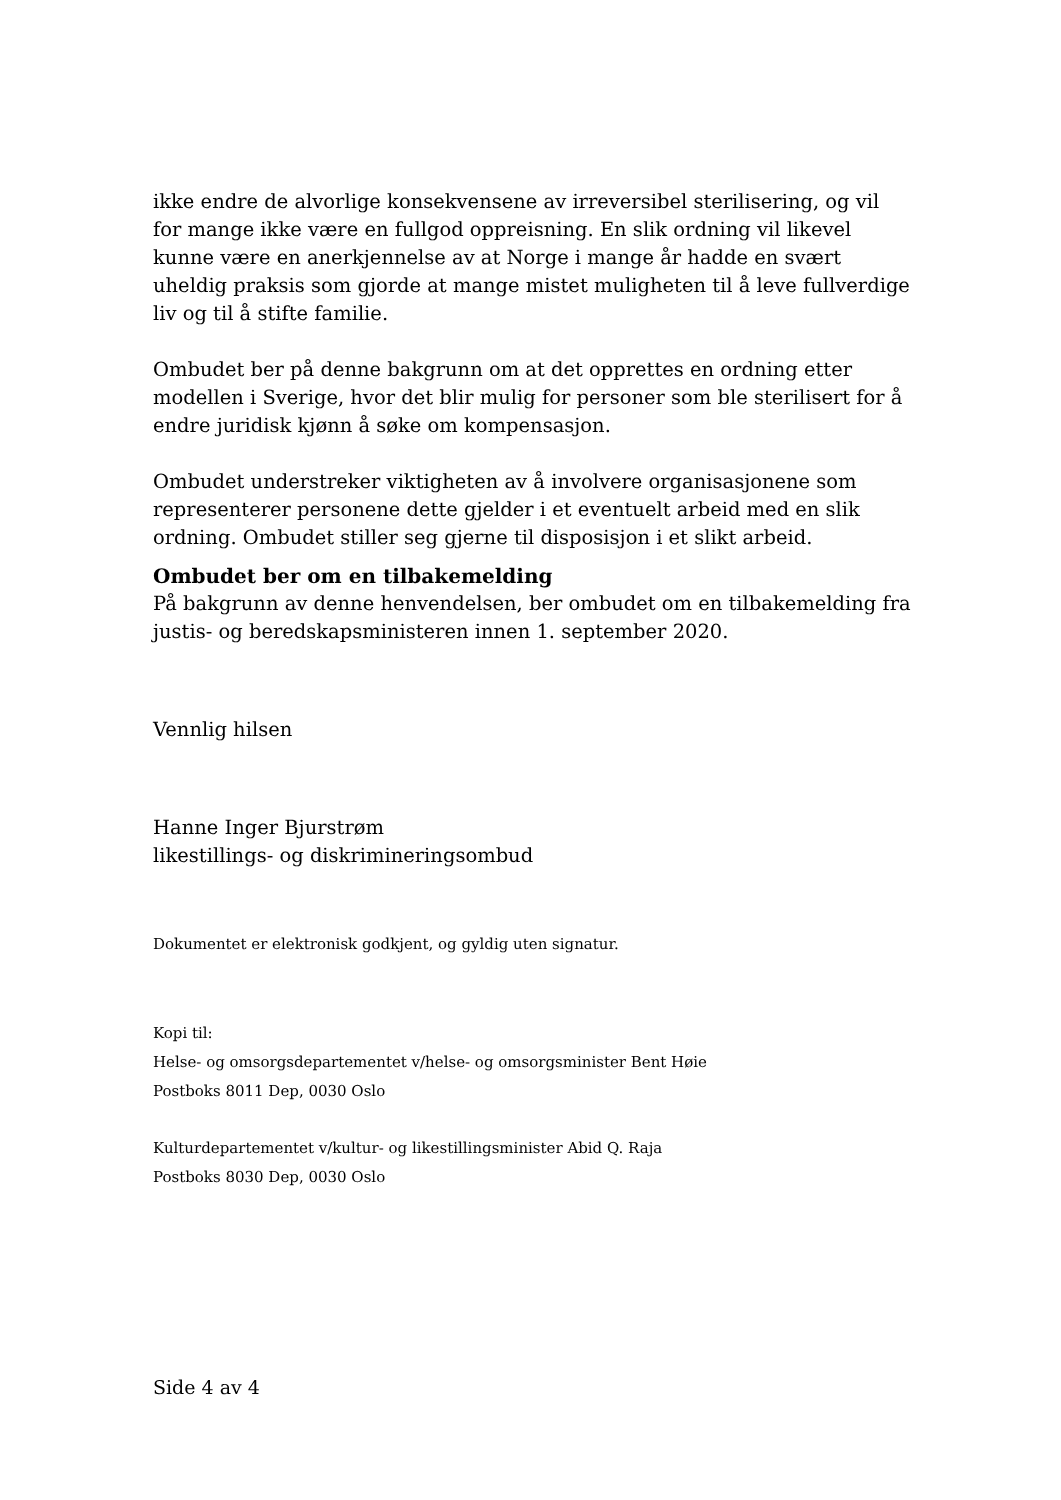ikke endre de alvorlige konsekvensene av irreversibel sterilisering, og vil for mange ikke være en fullgod oppreisning. En slik ordning vil likevel kunne være en anerkjennelse av at Norge i mange år hadde en svært uheldig praksis som gjorde at mange mistet muligheten til å leve fullverdige liv og til å stifte familie.
Ombudet ber på denne bakgrunn om at det opprettes en ordning etter modellen i Sverige, hvor det blir mulig for personer som ble sterilisert for å endre juridisk kjønn å søke om kompensasjon.
Ombudet understreker viktigheten av å involvere organisasjonene som representerer personene dette gjelder i et eventuelt arbeid med en slik ordning. Ombudet stiller seg gjerne til disposisjon i et slikt arbeid.
Ombudet ber om en tilbakemelding
På bakgrunn av denne henvendelsen, ber ombudet om en tilbakemelding fra justis- og beredskapsministeren innen 1. september 2020.
Vennlig hilsen
Hanne Inger Bjurstrøm
likestillings- og diskrimineringsombud
Dokumentet er elektronisk godkjent, og gyldig uten signatur.
Kopi til:
Helse- og omsorgsdepartementet v/helse- og omsorgsminister Bent Høie
Postboks 8011 Dep, 0030 Oslo
Kulturdepartementet v/kultur- og likestillingsminister Abid Q. Raja
Postboks 8030 Dep, 0030 Oslo
Side 4 av 4